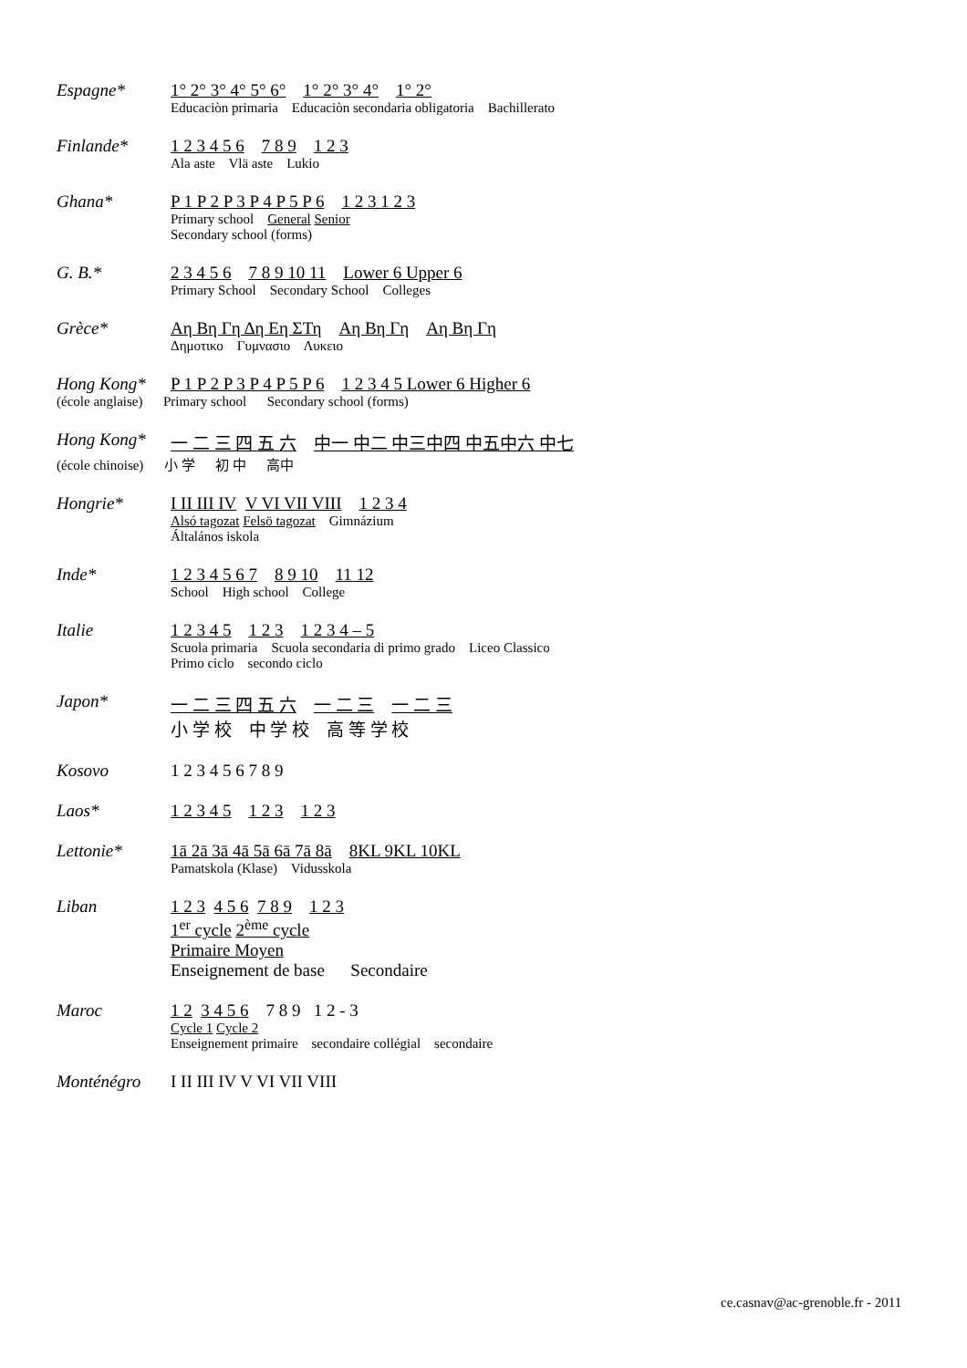Espagne* 1° 2° 3° 4° 5° 6° 1° 2° 3° 4° 1° 2°
Educaciòn primaria Educaciòn secondaria obligatoria Bachillerato
Finlande* 1 2 3 4 5 6 7 8 9 1 2 3
Ala aste Vlä aste Lukio
Ghana* P 1 P 2 P 3 P 4 P 5 P 6 1 2 3 1 2 3
Primary school General Senior
Secondary school (forms)
G. B.* 2 3 4 5 6 7 8 9 10 11 Lower 6 Upper 6
Primary School Secondary School Colleges
Grèce* Αη Βη Γη Δη Εη ΣΤη Αη Βη Γη Αη Βη Γη
Δημοτικο Γυμνασιο Λυκειο
Hong Kong* P 1 P 2 P 3 P 4 P 5 P 6 1 2 3 4 5 Lower 6 Higher 6
(école anglaise) Primary school Secondary school (forms)
Hong Kong* 一 二 三 四 五 六 中一 中二 中三 中四 中五 中六 中七
(école chinoise) 小 学 初 中 高中
Hongrie* I II III IV V VI VII VIII 1 2 3 4
Alsó tagozat Felsö tagozat Gimnázium
Általános iskola
Inde* 1 2 3 4 5 6 7 8 9 10 11 12
School High school College
Italie 1 2 3 4 5 1 2 3 1 2 3 4 – 5
Scuola primaria Scuola secondaria di primo grado Liceo Classico
Primo ciclo secondo ciclo
Japon* 一 二 三 四 五 六 一 二 三 一 二 三
小 学 校 中 学 校 高 等 学 校
Kosovo 1 2 3 4 5 6 7 8 9
Laos* 1 2 3 4 5 1 2 3 1 2 3
Lettonie* 1ā 2ā 3ā 4ā 5ā 6ā 7ā 8ā 8KL 9KL 10KL
Pamatskola (Klase) Vidusskola
Liban 1 2 3 4 5 6 7 8 9 1 2 3
1<sup>er</sup> cycle 2<sup>ème</sup> cycle
Primaire Moyen
Enseignement de base Secondaire
Maroc 1 2 3 4 5 6 7 8 9 1 2 - 3
Cycle 1 Cycle 2
Enseignement primaire secondaire collégial secondaire
Monténégro I II III IV V VI VII VIII
ce.casnav@ac-grenoble.fr - 2011